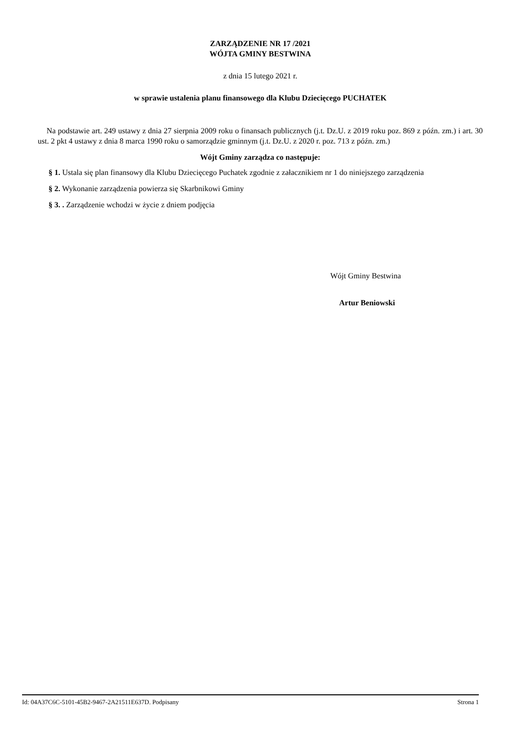ZARZĄDZENIE NR 17 /2021
WÓJTA GMINY BESTWINA
z dnia 15 lutego 2021 r.
w sprawie ustalenia planu finansowego dla Klubu Dziecięcego PUCHATEK
Na podstawie art. 249 ustawy z dnia 27 sierpnia 2009 roku o finansach publicznych (j.t. Dz.U. z 2019 roku poz. 869 z późn. zm.) i art. 30 ust. 2 pkt 4 ustawy z dnia 8 marca 1990 roku o samorządzie gminnym (j.t. Dz.U. z 2020 r. poz. 713 z późn. zm.)
Wójt Gminy zarządza co następuje:
§ 1. Ustala się plan finansowy dla Klubu Dziecięcego Puchatek zgodnie z załacznikiem nr 1 do niniejszego zarządzenia
§ 2. Wykonanie zarządzenia powierza się Skarbnikowi Gminy
§ 3. . Zarządzenie wchodzi w życie z dniem podjęcia
Wójt Gminy Bestwina
Artur Beniowski
Id: 04A37C6C-5101-45B2-9467-2A21511E637D. Podpisany Strona 1